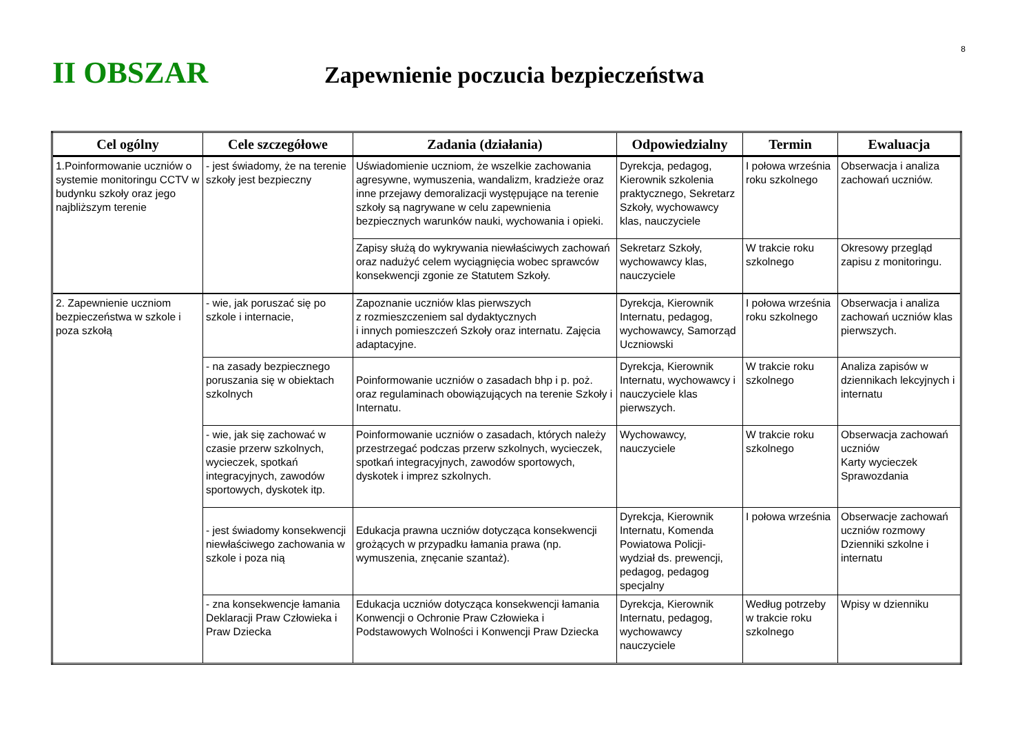8
II OBSZAR
Zapewnienie poczucia bezpieczeństwa
| Cel ogólny | Cele szczegółowe | Zadania (działania) | Odpowiedzialny | Termin | Ewaluacja |
| --- | --- | --- | --- | --- | --- |
| 1.Poinformowanie uczniów o systemie monitoringu CCTV w budynku szkoły oraz jego najbliższym terenie | - jest świadomy, że na terenie szkoły jest bezpieczny | Uświadomienie uczniom, że wszelkie zachowania agresywne, wymuszenia, wandalizm, kradzieże oraz inne przejawy demoralizacji występujące na terenie szkoły są nagrywane w celu zapewnienia bezpiecznych warunków nauki, wychowania i opieki. | Dyrekcja, pedagog, Kierownik szkolenia praktycznego, Sekretarz Szkoły, wychowawcy klas, nauczyciele | I połowa września roku szkolnego | Obserwacja i analiza zachowań uczniów. |
| | | Zapisy służą do wykrywania niewłaściwych zachowań oraz nadużyć celem wyciągnięcia wobec sprawców konsekwencji zgonie ze Statutem Szkoły. | Sekretarz Szkoły, wychowawcy klas, nauczyciele | W trakcie roku szkolnego | Okresowy przegląd zapisu z monitoringu. |
| 2. Zapewnienie uczniom bezpieczeństwa w szkole i poza szkołą | - wie, jak poruszać się po szkole i internacie, | Zapoznanie uczniów klas pierwszych z rozmieszczeniem sal dydaktycznych i innych pomieszczeń Szkoły oraz internatu. Zajęcia adaptacyjne. | Dyrekcja, Kierownik Internatu, pedagog, wychowawcy, Samorząd Uczniowski | I połowa września roku szkolnego | Obserwacja i analiza zachowań uczniów klas pierwszych. |
| | - na zasady bezpiecznego poruszania się w obiektach szkolnych | Poinformowanie uczniów o zasadach bhp i p. poż. oraz regulaminach obowiązujących na terenie Szkoły i Internatu. | Dyrekcja, Kierownik Internatu, wychowawcy i nauczyciele klas pierwszych. | W trakcie roku szkolnego | Analiza zapisów w dziennikach lekcyjnych i internatu |
| | - wie, jak się zachować w czasie przerw szkolnych, wycieczek, spotkań integracyjnych, zawodów sportowych, dyskotek itp. | Poinformowanie uczniów o zasadach, których należy przestrzegać podczas przerw szkolnych, wycieczek, spotkań integracyjnych, zawodów sportowych, dyskotek i imprez szkolnych. | Wychowawcy, nauczyciele | W trakcie roku szkolnego | Obserwacja zachowań uczniów Karty wycieczek Sprawozdania |
| | - jest świadomy konsekwencji niewłaściwego zachowania w szkole i poza nią | Edukacja prawna uczniów dotycząca konsekwencji grożących w przypadku łamania prawa (np. wymuszenia, znęcanie szantaż). | Dyrekcja, Kierownik Internatu, Komenda Powiatowa Policji- wydział ds. prewencji, pedagog, pedagog specjalny | I połowa września | Obserwacje zachowań uczniów rozmowy Dzienniki szkolne i internatu |
| | - zna konsekwencje łamania Deklaracji Praw Człowieka i Praw Dziecka | Edukacja uczniów dotycząca konsekwencji łamania Konwencji o Ochronie Praw Człowieka i Podstawowych Wolności i Konwencji Praw Dziecka | Dyrekcja, Kierownik Internatu, pedagog, wychowawcy nauczyciele | Według potrzeby w trakcie roku szkolnego | Wpisy w dzienniku |